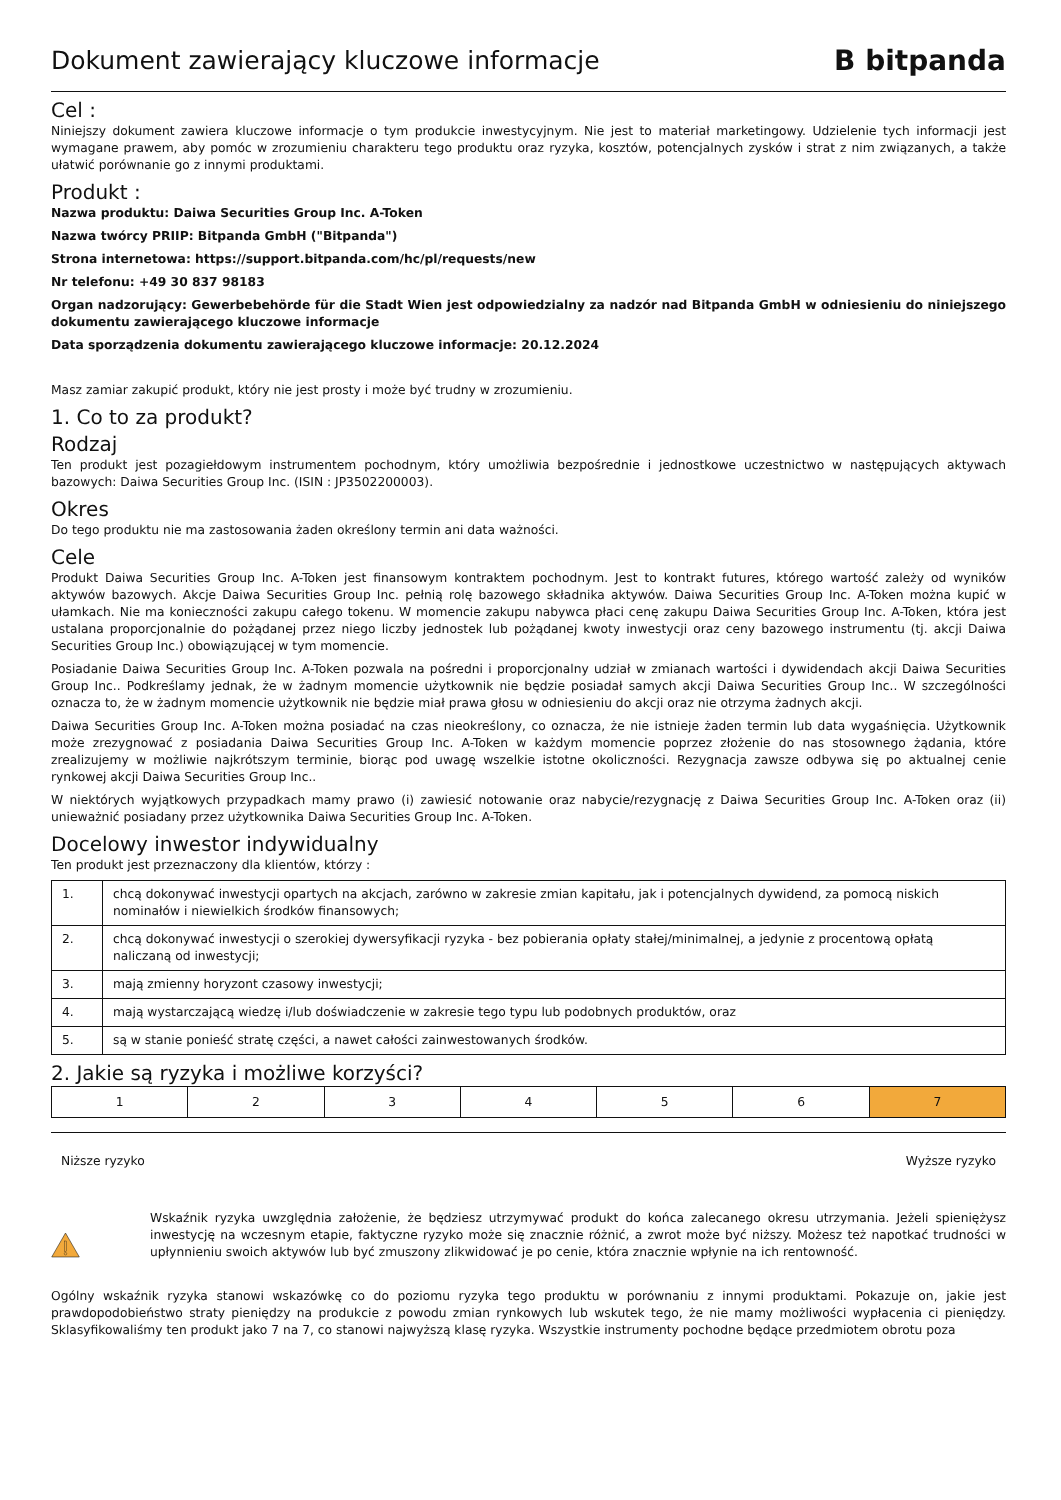Dokument zawierający kluczowe informacje
B bitpanda
Cel :
Niniejszy dokument zawiera kluczowe informacje o tym produkcie inwestycyjnym. Nie jest to materiał marketingowy. Udzielenie tych informacji jest wymagane prawem, aby pomóc w zrozumieniu charakteru tego produktu oraz ryzyka, kosztów, potencjalnych zysków i strat z nim związanych, a także ułatwić porównanie go z innymi produktami.
Produkt :
Nazwa produktu: Daiwa Securities Group Inc. A-Token
Nazwa twórcy PRIIP: Bitpanda GmbH ("Bitpanda")
Strona internetowa: https://support.bitpanda.com/hc/pl/requests/new
Nr telefonu: +49 30 837 98183
Organ nadzorujący: Gewerbebehörde für die Stadt Wien jest odpowiedzialny za nadzór nad Bitpanda GmbH w odniesieniu do niniejszego dokumentu zawierającego kluczowe informacje
Data sporządzenia dokumentu zawierającego kluczowe informacje: 20.12.2024
Masz zamiar zakupić produkt, który nie jest prosty i może być trudny w zrozumieniu.
1. Co to za produkt?
Rodzaj
Ten produkt jest pozagiełdowym instrumentem pochodnym, który umożliwia bezpośrednie i jednostkowe uczestnictwo w następujących aktywach bazowych: Daiwa Securities Group Inc. (ISIN : JP3502200003).
Okres
Do tego produktu nie ma zastosowania żaden określony termin ani data ważności.
Cele
Produkt Daiwa Securities Group Inc. A-Token jest finansowym kontraktem pochodnym. Jest to kontrakt futures, którego wartość zależy od wyników aktywów bazowych. Akcje Daiwa Securities Group Inc. pełnią rolę bazowego składnika aktywów. Daiwa Securities Group Inc. A-Token można kupić w ułamkach. Nie ma konieczności zakupu całego tokenu. W momencie zakupu nabywca płaci cenę zakupu Daiwa Securities Group Inc. A-Token, która jest ustalana proporcjonalnie do pożądanej przez niego liczby jednostek lub pożądanej kwoty inwestycji oraz ceny bazowego instrumentu (tj. akcji Daiwa Securities Group Inc.) obowiązującej w tym momencie.
Posiadanie Daiwa Securities Group Inc. A-Token pozwala na pośredni i proporcjonalny udział w zmianach wartości i dywidendach akcji Daiwa Securities Group Inc.. Podkreślamy jednak, że w żadnym momencie użytkownik nie będzie posiadał samych akcji Daiwa Securities Group Inc.. W szczególności oznacza to, że w żadnym momencie użytkownik nie będzie miał prawa głosu w odniesieniu do akcji oraz nie otrzyma żadnych akcji.
Daiwa Securities Group Inc. A-Token można posiadać na czas nieokreślony, co oznacza, że nie istnieje żaden termin lub data wygaśnięcia. Użytkownik może zrezygnować z posiadania Daiwa Securities Group Inc. A-Token w każdym momencie poprzez złożenie do nas stosownego żądania, które zrealizujemy w możliwie najkrótszym terminie, biorąc pod uwagę wszelkie istotne okoliczności. Rezygnacja zawsze odbywa się po aktualnej cenie rynkowej akcji Daiwa Securities Group Inc..
W niektórych wyjątkowych przypadkach mamy prawo (i) zawiesić notowanie oraz nabycie/rezygnację z Daiwa Securities Group Inc. A-Token oraz (ii) unieważnić posiadany przez użytkownika Daiwa Securities Group Inc. A-Token.
Docelowy inwestor indywidualny
Ten produkt jest przeznaczony dla klientów, którzy :
| 1. | chcą dokonywać inwestycji opartych na akcjach, zarówno w zakresie zmian kapitału, jak i potencjalnych dywidend, za pomocą niskich nominałów i niewielkich środków finansowych; |
| 2. | chcą dokonywać inwestycji o szerokiej dywersyfikacji ryzyka - bez pobierania opłaty stałej/minimalnej, a jedynie z procentową opłatą naliczaną od inwestycji; |
| 3. | mają zmienny horyzont czasowy inwestycji; |
| 4. | mają wystarczającą wiedzę i/lub doświadczenie w zakresie tego typu lub podobnych produktów, oraz |
| 5. | są w stanie ponieść stratę części, a nawet całości zainwestowanych środków. |
2. Jakie są ryzyka i możliwe korzyści?
| 1 | 2 | 3 | 4 | 5 | 6 | 7 |
Niższe ryzyko Wyższe ryzyko
Wskaźnik ryzyka uwzględnia założenie, że będziesz utrzymywać produkt do końca zalecanego okresu utrzymania. Jeżeli spieniężysz inwestycję na wczesnym etapie, faktyczne ryzyko może się znacznie różnić, a zwrot może być niższy. Możesz też napotkać trudności w upłynnieniu swoich aktywów lub być zmuszony zlikwidować je po cenie, która znacznie wpłynie na ich rentowność.
Ogólny wskaźnik ryzyka stanowi wskazówkę co do poziomu ryzyka tego produktu w porównaniu z innymi produktami. Pokazuje on, jakie jest prawdopodobieństwo straty pieniędzy na produkcie z powodu zmian rynkowych lub wskutek tego, że nie mamy możliwości wypłacenia ci pieniędzy. Sklasyfikowaliśmy ten produkt jako 7 na 7, co stanowi najwyższą klasę ryzyka. Wszystkie instrumenty pochodne będące przedmiotem obrotu poza